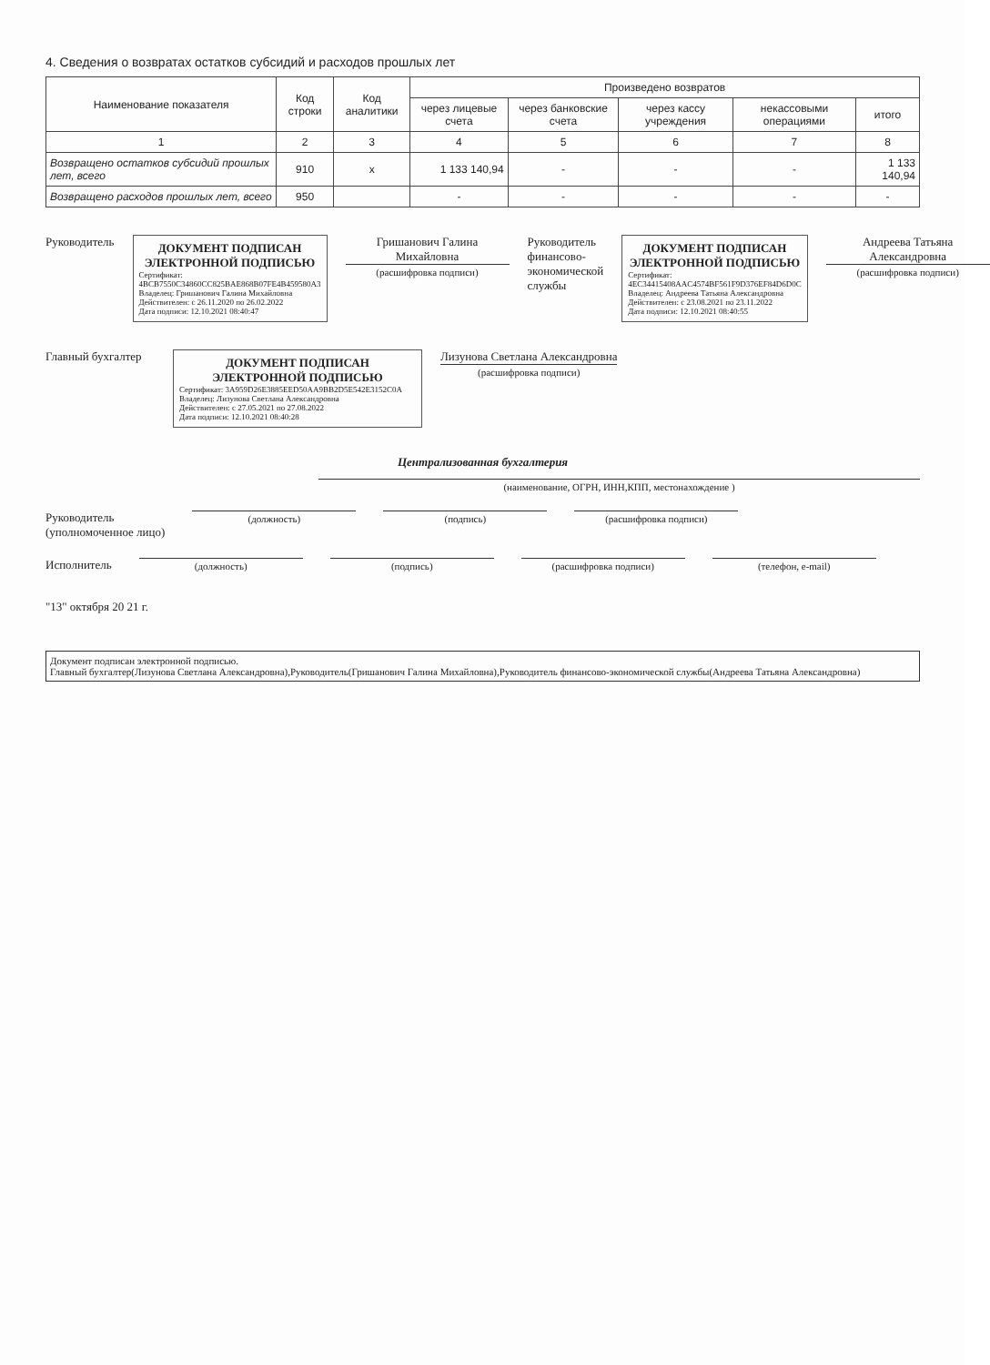4. Сведения о возвратах остатков субсидий и расходов прошлых лет
| Наименование показателя | Код строки | Код аналитики | Произведено возвратов | | | | |
| --- | --- | --- | --- | --- | --- | --- | --- |
| | | | через лицевые счета | через банковские счета | через кассу учреждения | некассовыми операциями | итого |
| 1 | 2 | 3 | 4 | 5 | 6 | 7 | 8 |
| Возвращено остатков субсидий прошлых лет, всего | 910 | x | 1 133 140,94 | - | - | - | 1 133 140,94 |
| Возвращено расходов прошлых лет, всего | 950 | | - | - | - | - | - |
Руководитель
ДОКУМЕНТ ПОДПИСАН
ЭЛЕКТРОННОЙ ПОДПИСЬЮ
Сертификат: 4BCB7550C34860CC825BAE868B07FE4B459580A3
Владелец: Гришанович Галина Михайловна
Действителен: с 26.11.2020 по 26.02.2022
Дата подписи: 12.10.2021 08:40:47
Гришанович Галина Михайловна
(расшифровка подписи)
Руководитель финансово-экономической службы
ДОКУМЕНТ ПОДПИСАН
ЭЛЕКТРОННОЙ ПОДПИСЬЮ
Сертификат: 4EC34415408AAC4574BF561F9D376EF84D6D0C
Владелец: Андреева Татьяна Александровна
Действителен: с 23.08.2021 по 23.11.2022
Дата подписи: 12.10.2021 08:40:55
Андреева Татьяна Александровна
(расшифровка подписи)
Главный бухгалтер
ДОКУМЕНТ ПОДПИСАН
ЭЛЕКТРОННОЙ ПОДПИСЬЮ
Сертификат: 3A959D26E3885EED50AA9BB2D5E542E3152C0A
Владелец: Лизунова Светлана Александровна
Действителен: с 27.05.2021 по 27.08.2022
Дата подписи: 12.10.2021 08:40:28
Лизунова Светлана Александровна
(расшифровка подписи)
Централизованная бухгалтерия
(наименование, ОГРН, ИНН,КПП, местонахождение )
Руководитель
(уполномоченное лицо)
(должность) (подпись) (расшифровка подписи)
Исполнитель
(должность) (подпись) (расшифровка подписи) (телефон, e-mail)
"13" октября 20 21 г.
Документ подписан электронной подписью.
Главный бухгалтер(Лизунова Светлана Александровна),Руководитель(Гришанович Галина Михайловна),Руководитель финансово-экономической службы(Андреева Татьяна Александровна)